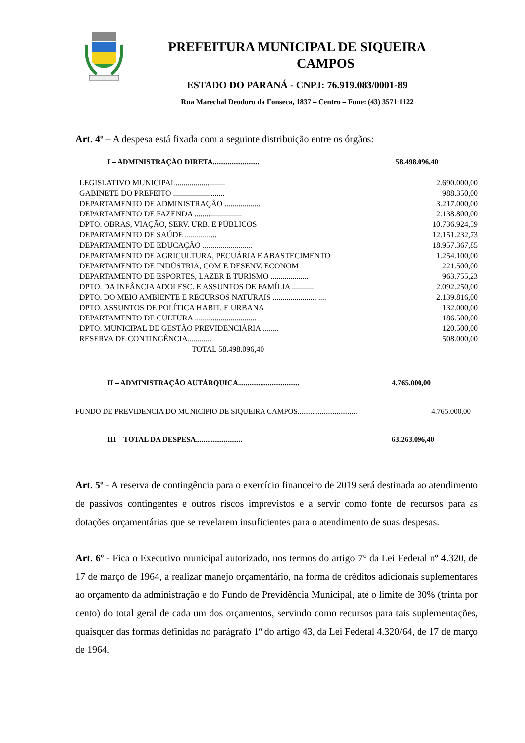PREFEITURA MUNICIPAL DE SIQUEIRA
CAMPOS
ESTADO DO PARANÁ - CNPJ: 76.919.083/0001-89
Rua Marechal Deodoro da Fonseca, 1837 – Centro – Fone: (43) 3571 1122
Art. 4º – A despesa está fixada com a seguinte distribuição entre os órgãos:
I – ADMINISTRAÇÀO DIRETA......................... 58.498.096,40
| LEGISLATIVO MUNICIPAL......................... | 2.690.000,00 |
| GABINETE DO PREFEITO .......................... | 988.350,00 |
| DEPARTAMENTO DE ADMINISTRAÇÃO .................. | 3.217.000,00 |
| DEPARTAMENTO DE FAZENDA ........................ | 2.138.800,00 |
| DPTO. OBRAS, VIAÇÃO, SERV. URB. E PÚBLICOS | 10.736.924,59 |
| DEPARTAMENTO DE SAÚDE ................ | 12.151.232,73 |
| DEPARTAMENTO DE EDUCAÇÃO ......................... | 18.957.367,85 |
| DEPARTAMENTO DE AGRICULTURA, PECUÁRIA E ABASTECIMENTO | 1.254.100,00 |
| DEPARTAMENTO DE INDÚSTRIA, COM E DESENV. ECONOM | 221.500,00 |
| DEPARTAMENTO DE ESPORTES, LAZER E TURISMO ................... | 963.755,23 |
| DPTO. DA INFÂNCIA ADOLESC. E ASSUNTOS DE FAMÍLIA ........... | 2.092.250,00 |
| DPTO. DO MEIO AMBIENTE E RECURSOS NATURAIS ...................... .... | 2.139.816,00 |
| DPTO. ASSUNTOS DE POLÍTICA HABIT. E URBANA | 132.000,00 |
| DEPARTAMENTO DE CULTURA ............................... | 186.500,00 |
| DPTO. MUNICIPAL DE GESTÃO PREVIDENCIÁRIA......... | 120.500,00 |
| RESERVA DE CONTINGÊNCIA............ | 508.000,00 |
| TOTAL 58.498.096,40 | |
II – ADMINISTRAÇÃO AUTÁRQUICA................................. 4.765.000,00
FUNDO DE PREVIDENCIA DO MUNICIPIO DE SIQUEIRA CAMPOS................................ 4.765.000,00
III – TOTAL DA DESPESA......................... 63.263.096,40
Art. 5º - A reserva de contingência para o exercício financeiro de 2019 será destinada ao atendimento de passivos contingentes e outros riscos imprevistos e a servir como fonte de recursos para as dotações orçamentárias que se revelarem insuficientes para o atendimento de suas despesas.
Art. 6º - Fica o Executivo municipal autorizado, nos termos do artigo 7° da Lei Federal nº 4.320, de 17 de março de 1964, a realizar manejo orçamentário, na forma de créditos adicionais suplementares ao orçamento da administração e do Fundo de Previdência Municipal, até o limite de 30% (trinta por cento) do total geral de cada um dos orçamentos, servindo como recursos para tais suplementações, quaisquer das formas definidas no parágrafo 1º do artigo 43, da Lei Federal 4.320/64, de 17 de março de 1964.